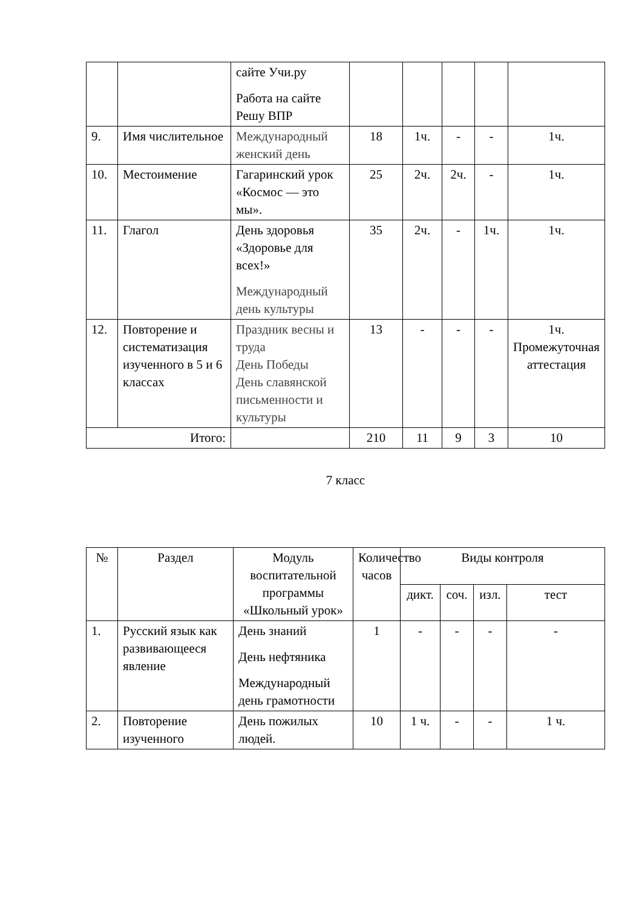| | | сайте Учи.ру Работа на сайте Решу ВПР | | | | | |
| 9. | Имя числительное | Международный женский день | 18 | 1ч. | - | - | 1ч. |
| 10. | Местоимение | Гагаринский урок «Космос — это мы». | 25 | 2ч. | 2ч. | - | 1ч. |
| 11. | Глагол | День здоровья «Здоровье для всех!» Международный день культуры | 35 | 2ч. | - | 1ч. | 1ч. |
| 12. | Повторение и систематизация изученного в 5 и 6 классах | Праздник весны и труда День Победы День славянской письменности и культуры | 13 | - | - | - | 1ч. Промежуточная аттестация |
| Итого: | | | 210 | 11 | 9 | 3 | 10 |
7 класс
| № | Раздел | Модуль воспитательной программы «Школьный урок» | Количество часов | Виды контроля | | | |
| --- | --- | --- | --- | --- | --- | --- | --- |
| | | | | дикт. | соч. | изл. | тест |
| 1. | Русский язык как развивающееся явление | День знаний День нефтяника Международный день грамотности | 1 | - | - | - | - |
| 2. | Повторение изученного | День пожилых людей. | 10 | 1 ч. | - | - | 1 ч. |